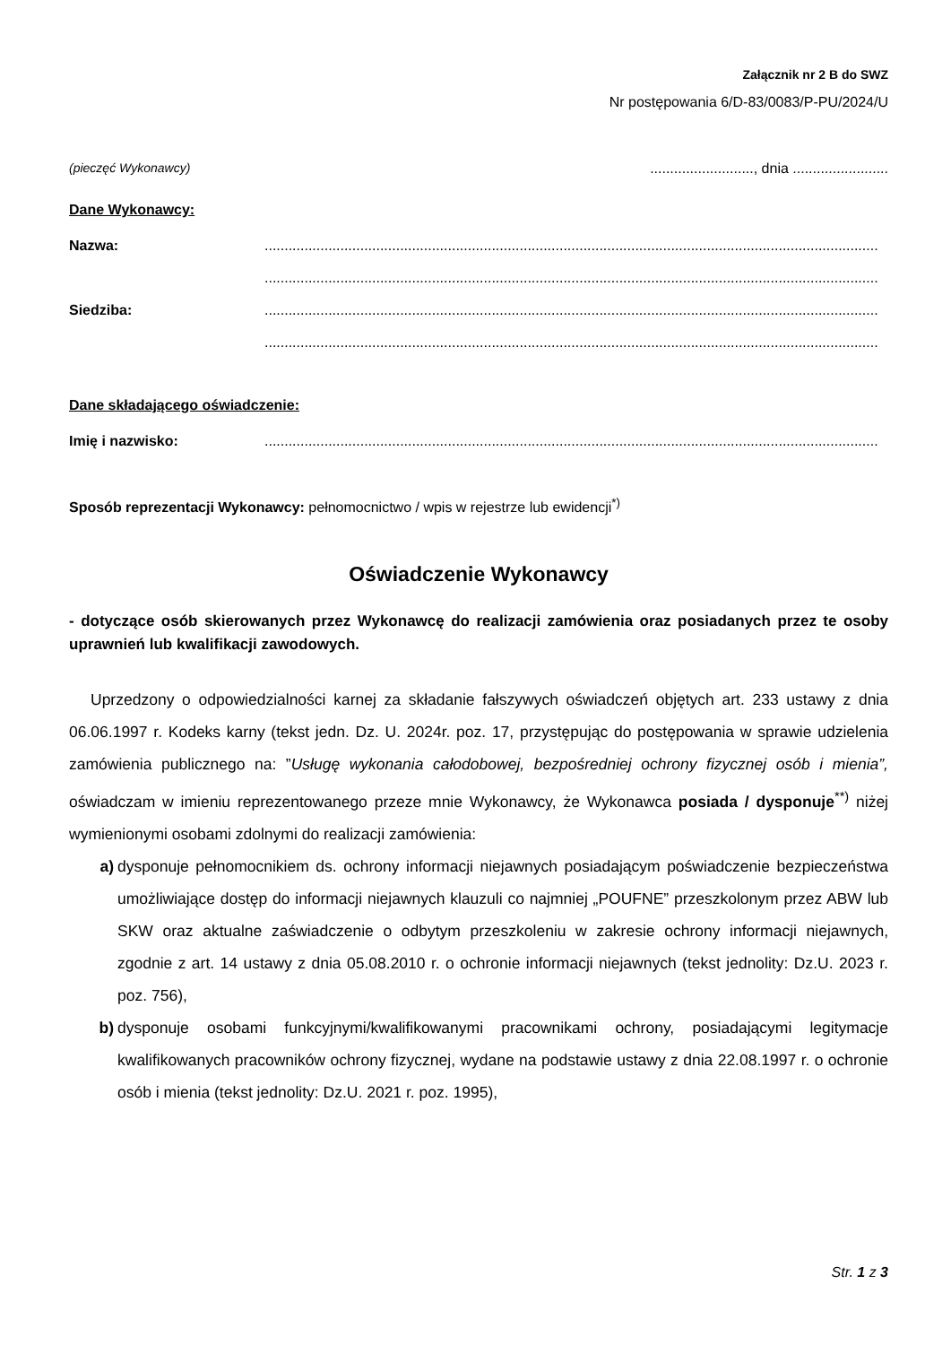Załącznik nr 2 B do SWZ
Nr postępowania 6/D-83/0083/P-PU/2024/U
(pieczęć Wykonawcy).........................., dnia ........................
Dane Wykonawcy:
Nazwa:..........................................................................................................................................................
..........................................................................................................................................................
Siedziba:..........................................................................................................................................................
..........................................................................................................................................................
Dane składającego oświadczenie:
Imię i nazwisko:..........................................................................................................................................................
Sposób reprezentacji Wykonawcy: pełnomocnictwo / wpis w rejestrze lub ewidencji<sup>*)</sup>
Oświadczenie Wykonawcy
- dotyczące osób skierowanych przez Wykonawcę do realizacji zamówienia oraz posiadanych przez te osoby uprawnień lub kwalifikacji zawodowych.
Uprzedzony o odpowiedzialności karnej za składanie fałszywych oświadczeń objętych art. 233 ustawy z dnia 06.06.1997 r. Kodeks karny (tekst jedn. Dz. U. 2024r. poz. 17, przystępując do postępowania w sprawie udzielenia zamówienia publicznego na: ”Usługę wykonania całodobowej, bezpośredniej ochrony fizycznej osób i mienia”, oświadczam w imieniu reprezentowanego przeze mnie Wykonawcy, że Wykonawca posiada / dysponuje<sup>**)</sup> niżej wymienionymi osobami zdolnymi do realizacji zamówienia:
a) dysponuje pełnomocnikiem ds. ochrony informacji niejawnych posiadającym poświadczenie bezpieczeństwa umożliwiające dostęp do informacji niejawnych klauzuli co najmniej „POUFNE” przeszkolonym przez ABW lub SKW oraz aktualne zaświadczenie o odbytym przeszkoleniu w zakresie ochrony informacji niejawnych, zgodnie z art. 14 ustawy z dnia 05.08.2010 r. o ochronie informacji niejawnych (tekst jednolity: Dz.U. 2023 r. poz. 756),
b) dysponuje osobami funkcyjnymi/kwalifikowanymi pracownikami ochrony, posiadającymi legitymacje kwalifikowanych pracowników ochrony fizycznej, wydane na podstawie ustawy z dnia 22.08.1997 r. o ochronie osób i mienia (tekst jednolity: Dz.U. 2021 r. poz. 1995),
Str. 1 z 3